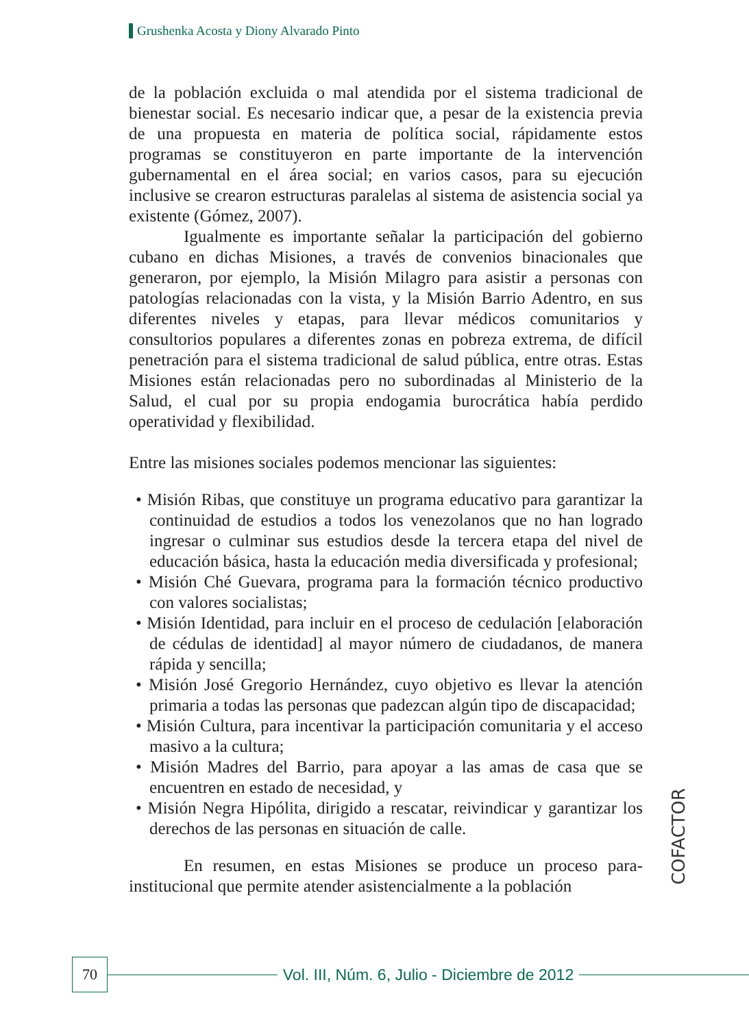Grushenka Acosta y Diony Alvarado Pinto
de la población excluida o mal atendida por el sistema tradicional de bienestar social. Es necesario indicar que, a pesar de la existencia previa de una propuesta en materia de política social, rápidamente estos programas se constituyeron en parte importante de la intervención gubernamental en el área social; en varios casos, para su ejecución inclusive se crearon estructuras paralelas al sistema de asistencia social ya existente (Gómez, 2007).
Igualmente es importante señalar la participación del gobierno cubano en dichas Misiones, a través de convenios binacionales que generaron, por ejemplo, la Misión Milagro para asistir a personas con patologías relacionadas con la vista, y la Misión Barrio Adentro, en sus diferentes niveles y etapas, para llevar médicos comunitarios y consultorios populares a diferentes zonas en pobreza extrema, de difícil penetración para el sistema tradicional de salud pública, entre otras. Estas Misiones están relacionadas pero no subordinadas al Ministerio de la Salud, el cual por su propia endogamia burocrática había perdido operatividad y flexibilidad.
Entre las misiones sociales podemos mencionar las siguientes:
• Misión Ribas, que constituye un programa educativo para garantizar la continuidad de estudios a todos los venezolanos que no han logrado ingresar o culminar sus estudios desde la tercera etapa del nivel de educación básica, hasta la educación media diversificada y profesional;
• Misión Ché Guevara, programa para la formación técnico productivo con valores socialistas;
• Misión Identidad, para incluir en el proceso de cedulación [elaboración de cédulas de identidad] al mayor número de ciudadanos, de manera rápida y sencilla;
• Misión José Gregorio Hernández, cuyo objetivo es llevar la atención primaria a todas las personas que padezcan algún tipo de discapacidad;
• Misión Cultura, para incentivar la participación comunitaria y el acceso masivo a la cultura;
• Misión Madres del Barrio, para apoyar a las amas de casa que se encuentren en estado de necesidad, y
• Misión Negra Hipólita, dirigido a rescatar, reivindicar y garantizar los derechos de las personas en situación de calle.
En resumen, en estas Misiones se produce un proceso para-institucional que permite atender asistencialmente a la población
COFACTOR
70
Vol. III, Núm. 6, Julio - Diciembre de 2012